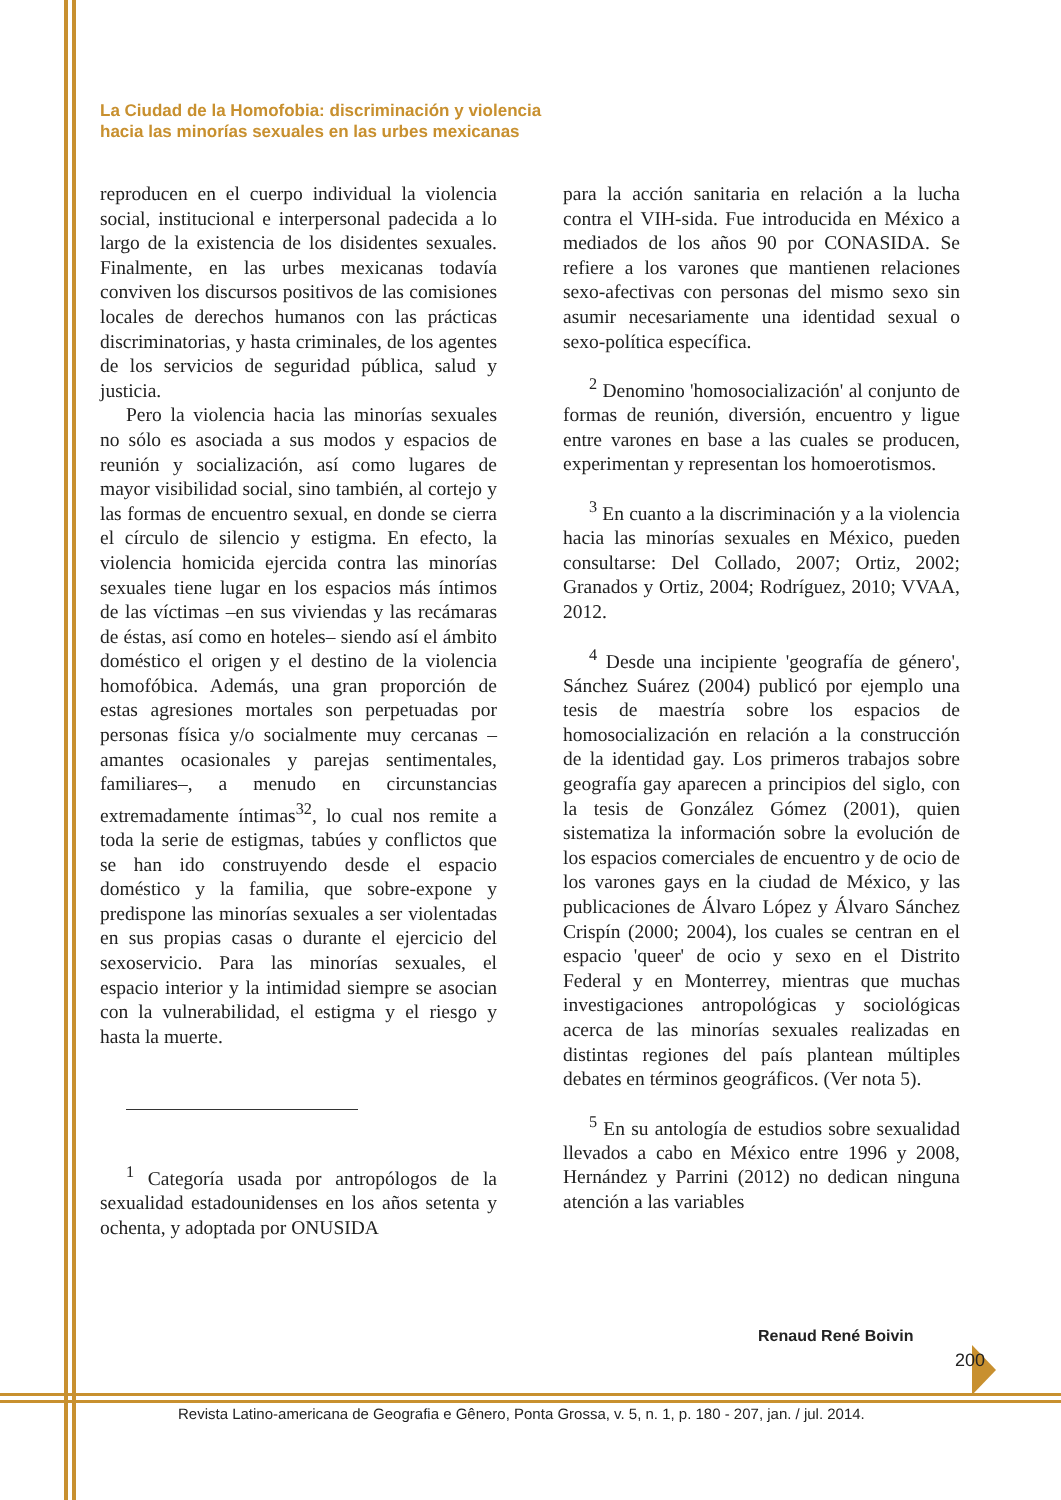La Ciudad de la Homofobia: discriminación y violencia
hacia las minorías sexuales en las urbes mexicanas
reproducen en el cuerpo individual la violencia social, institucional e interpersonal padecida a lo largo de la existencia de los disidentes sexuales. Finalmente, en las urbes mexicanas todavía conviven los discursos positivos de las comisiones locales de derechos humanos con las prácticas discriminatorias, y hasta criminales, de los agentes de los servicios de seguridad pública, salud y justicia.
Pero la violencia hacia las minorías sexuales no sólo es asociada a sus modos y espacios de reunión y socialización, así como lugares de mayor visibilidad social, sino también, al cortejo y las formas de encuentro sexual, en donde se cierra el círculo de silencio y estigma. En efecto, la violencia homicida ejercida contra las minorías sexuales tiene lugar en los espacios más íntimos de las víctimas –en sus viviendas y las recámaras de éstas, así como en hoteles– siendo así el ámbito doméstico el origen y el destino de la violencia homofóbica. Además, una gran proporción de estas agresiones mortales son perpetuadas por personas física y/o socialmente muy cercanas –amantes ocasionales y parejas sentimentales, familiares–, a menudo en circunstancias extremadamente íntimas<sup>32</sup>, lo cual nos remite a toda la serie de estigmas, tabúes y conflictos que se han ido construyendo desde el espacio doméstico y la familia, que sobre-expone y predispone las minorías sexuales a ser violentadas en sus propias casas o durante el ejercicio del sexoservicio. Para las minorías sexuales, el espacio interior y la intimidad siempre se asocian con la vulnerabilidad, el estigma y el riesgo y hasta la muerte.
<sup>1</sup> Categoría usada por antropólogos de la sexualidad estadounidenses en los años setenta y ochenta, y adoptada por ONUSIDA
para la acción sanitaria en relación a la lucha contra el VIH-sida. Fue introducida en México a mediados de los años 90 por CONASIDA. Se refiere a los varones que mantienen relaciones sexo-afectivas con personas del mismo sexo sin asumir necesariamente una identidad sexual o sexo-política específica.
<sup>2</sup> Denomino 'homosocialización' al conjunto de formas de reunión, diversión, encuentro y ligue entre varones en base a las cuales se producen, experimentan y representan los homoerotismos.
<sup>3</sup> En cuanto a la discriminación y a la violencia hacia las minorías sexuales en México, pueden consultarse: Del Collado, 2007; Ortiz, 2002; Granados y Ortiz, 2004; Rodríguez, 2010; VVAA, 2012.
<sup>4</sup> Desde una incipiente 'geografía de género', Sánchez Suárez (2004) publicó por ejemplo una tesis de maestría sobre los espacios de homosocialización en relación a la construcción de la identidad gay. Los primeros trabajos sobre geografía gay aparecen a principios del siglo, con la tesis de González Gómez (2001), quien sistematiza la información sobre la evolución de los espacios comerciales de encuentro y de ocio de los varones gays en la ciudad de México, y las publicaciones de Álvaro López y Álvaro Sánchez Crispín (2000; 2004), los cuales se centran en el espacio 'queer' de ocio y sexo en el Distrito Federal y en Monterrey, mientras que muchas investigaciones antropológicas y sociológicas acerca de las minorías sexuales realizadas en distintas regiones del país plantean múltiples debates en términos geográficos. (Ver nota 5).
<sup>5</sup> En su antología de estudios sobre sexualidad llevados a cabo en México entre 1996 y 2008, Hernández y Parrini (2012) no dedican ninguna atención a las variables
Renaud René Boivin
200
Revista Latino-americana de Geografia e Gênero, Ponta Grossa, v. 5, n. 1, p. 180 - 207, jan. / jul. 2014.